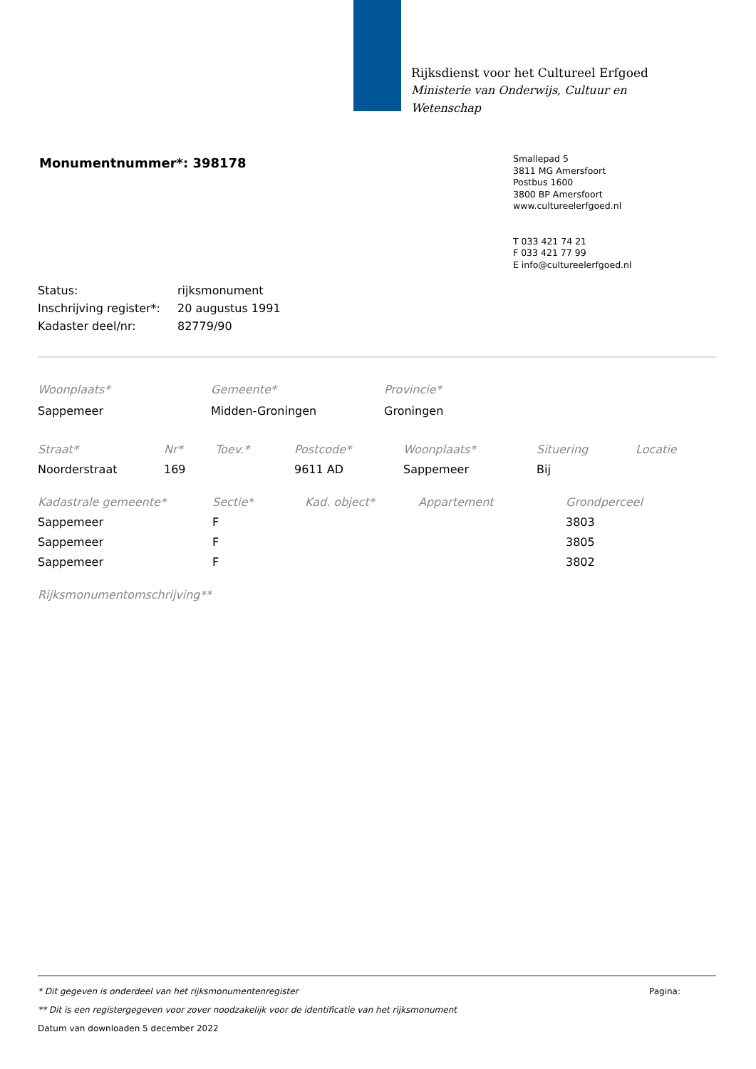Rijksdienst voor het Cultureel Erfgoed
Ministerie van Onderwijs, Cultuur en
Wetenschap
Monumentnummer*: 398178
Smallepad 5
3811 MG Amersfoort
Postbus 1600
3800 BP Amersfoort
www.cultureelerfgoed.nl
T 033 421 74 21
F 033 421 77 99
E info@cultureelerfgoed.nl
| Status: | rijksmonument |
| Inschrijving register*: | 20 augustus 1991 |
| Kadaster deel/nr: | 82779/90 |
| Woonplaats* | Gemeente* | Provincie* |
| --- | --- | --- |
| Sappemeer | Midden-Groningen | Groningen |
| Straat* | Nr* | Toev.* | Postcode* | Woonplaats* | Situering | Locatie |
| --- | --- | --- | --- | --- | --- | --- |
| Noorderstraat | 169 | | 9611 AD | Sappemeer | Bij | |
| Kadastrale gemeente* | Sectie* | Kad. object* | Appartement | Grondperceel |
| --- | --- | --- | --- | --- |
| Sappemeer | F | | | 3803 |
| Sappemeer | F | | | 3805 |
| Sappemeer | F | | | 3802 |
Rijksmonumentomschrijving**
* Dit gegeven is onderdeel van het rijksmonumentenregister Pagina:
** Dit is een registergegeven voor zover noodzakelijk voor de identificatie van het rijksmonument
Datum van downloaden 5 december 2022